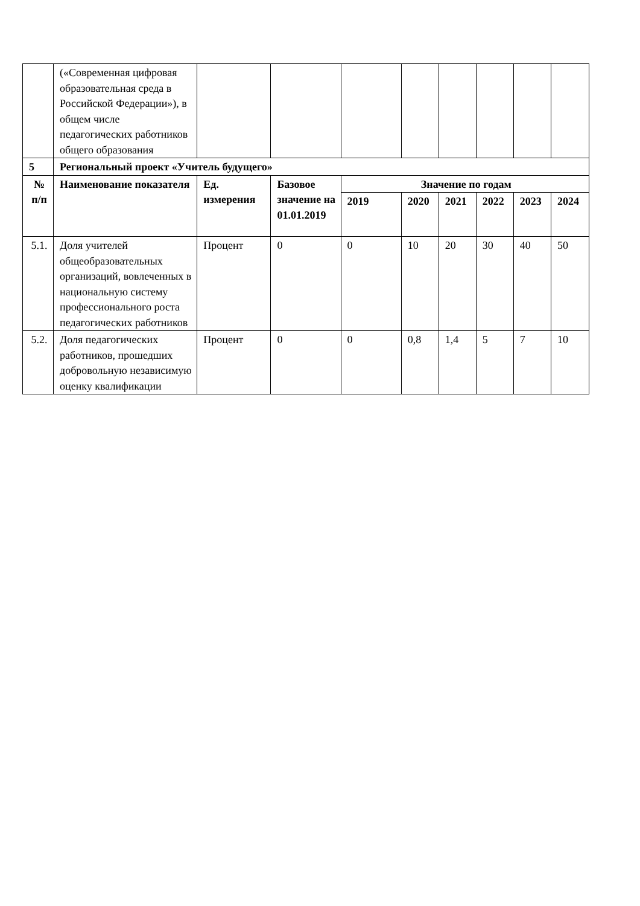| | («Современная цифровая образовательная среда в Российской Федерации»), в общем числе педагогических работников общего образования | | | | | | | | |
| 5 | Региональный проект «Учитель будущего» | | | | | | | | |
| № п/п | Наименование показателя | Ед. измерения | Базовое значение на 01.01.2019 | Значение по годам | | | | | |
| | | | | 2019 | 2020 | 2021 | 2022 | 2023 | 2024 |
| 5.1. | Доля учителей общеобразовательных организаций, вовлеченных в национальную систему профессионального роста педагогических работников | Процент | 0 | 0 | 10 | 20 | 30 | 40 | 50 |
| 5.2. | Доля педагогических работников, прошедших добровольную независимую оценку квалификации | Процент | 0 | 0 | 0,8 | 1,4 | 5 | 7 | 10 |